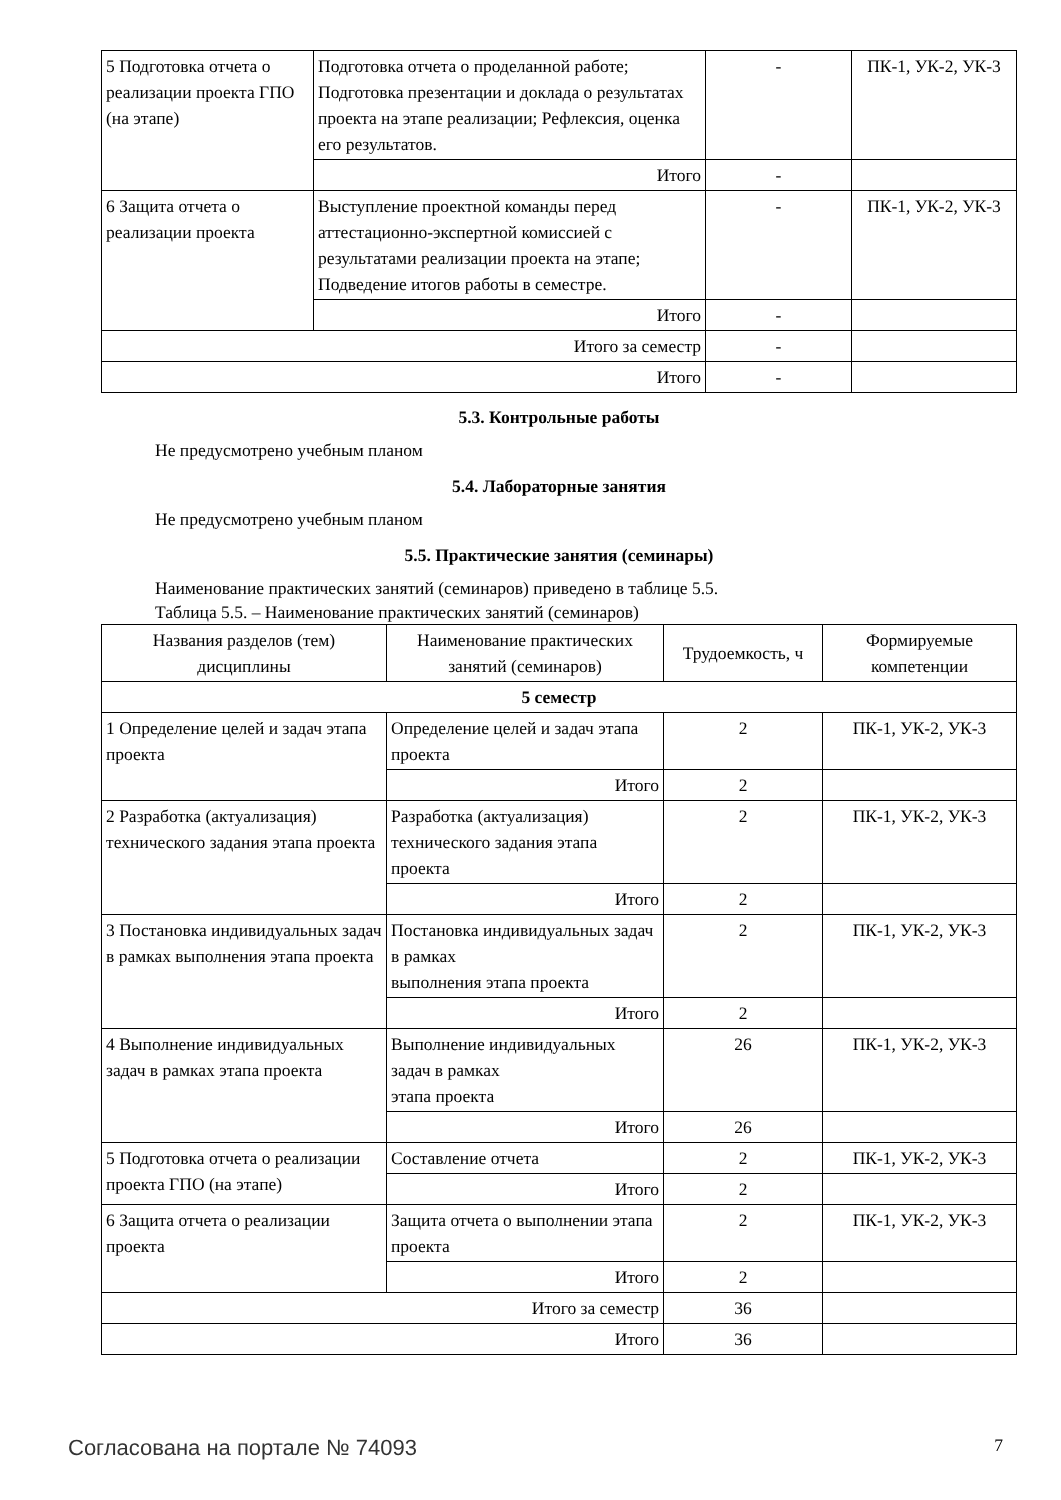| 5 Подготовка отчета о реализации проекта ГПО (на этапе) | Подготовка отчета о проделанной работе; Подготовка презентации и доклада о результатах проекта на этапе реализации; Рефлексия, оценка его результатов. | - | ПК-1, УК-2, УК-3 |
| | Итого | - | |
| 6 Защита отчета о реализации проекта | Выступление проектной команды перед аттестационно-экспертной комиссией с результатами реализации проекта на этапе; Подведение итогов работы в семестре. | - | ПК-1, УК-2, УК-3 |
| | Итого | - | |
| Итого за семестр | | - | |
| Итого | | - | |
5.3. Контрольные работы
Не предусмотрено учебным планом
5.4. Лабораторные занятия
Не предусмотрено учебным планом
5.5. Практические занятия (семинары)
Наименование практических занятий (семинаров) приведено в таблице 5.5.
Таблица 5.5. – Наименование практических занятий (семинаров)
| Названия разделов (тем) дисциплины | Наименование практических занятий (семинаров) | Трудоемкость, ч | Формируемые компетенции |
| --- | --- | --- | --- |
| 5 семестр | | | |
| 1 Определение целей и задач этапа проекта | Определение целей и задач этапа проекта | 2 | ПК-1, УК-2, УК-3 |
| | Итого | 2 | |
| 2 Разработка (актуализация) технического задания этапа проекта | Разработка (актуализация) технического задания этапа проекта | 2 | ПК-1, УК-2, УК-3 |
| | Итого | 2 | |
| 3 Постановка индивидуальных задач в рамках выполнения этапа проекта | Постановка индивидуальных задач в рамках выполнения этапа проекта | 2 | ПК-1, УК-2, УК-3 |
| | Итого | 2 | |
| 4 Выполнение индивидуальных задач в рамках этапа проекта | Выполнение индивидуальных задач в рамках этапа проекта | 26 | ПК-1, УК-2, УК-3 |
| | Итого | 26 | |
| 5 Подготовка отчета о реализации проекта ГПО (на этапе) | Составление отчета | 2 | ПК-1, УК-2, УК-3 |
| | Итого | 2 | |
| 6 Защита отчета о реализации проекта | Защита отчета о выполнении этапа проекта | 2 | ПК-1, УК-2, УК-3 |
| | Итого | 2 | |
| Итого за семестр | | 36 | |
| Итого | | 36 | |
Согласована на портале № 74093 7